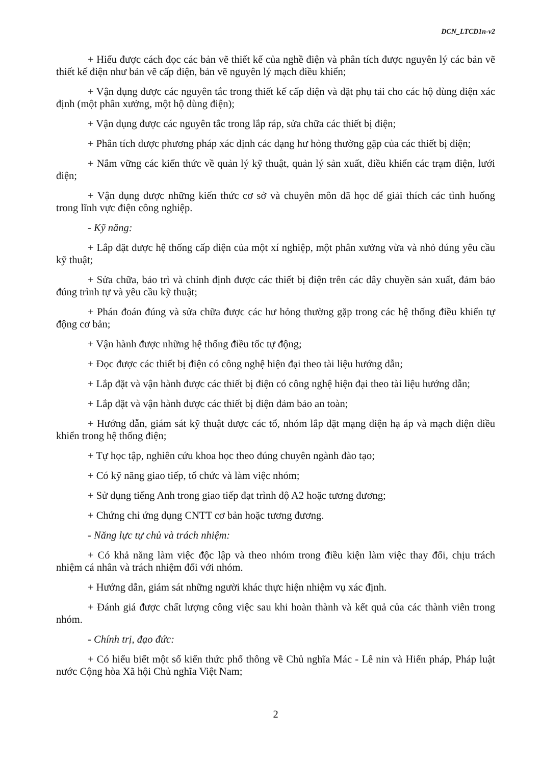DCN_LTCD1n-v2
+ Hiểu được cách đọc các bản vẽ thiết kế của nghề điện và phân tích được nguyên lý các bản vẽ thiết kế điện như bản vẽ cấp điện, bản vẽ nguyên lý mạch điều khiển;
+ Vận dụng được các nguyên tắc trong thiết kế cấp điện và đặt phụ tải cho các hộ dùng điện xác định (một phân xưởng, một hộ dùng điện);
+ Vận dụng được các nguyên tắc trong lắp ráp, sửa chữa các thiết bị điện;
+ Phân tích được phương pháp xác định các dạng hư hỏng thường gặp của các thiết bị điện;
+ Nắm vững các kiến thức về quản lý kỹ thuật, quản lý sản xuất, điều khiển các trạm điện, lưới điện;
+ Vận dụng được những kiến thức cơ sở và chuyên môn đã học để giải thích các tình huống trong lĩnh vực điện công nghiệp.
- Kỹ năng:
+ Lắp đặt được hệ thống cấp điện của một xí nghiệp, một phân xưởng vừa và nhỏ đúng yêu cầu kỹ thuật;
+ Sửa chữa, bảo trì và chỉnh định được các thiết bị điện trên các dây chuyền sản xuất, đảm bảo đúng trình tự và yêu cầu kỹ thuật;
+ Phán đoán đúng và sửa chữa được các hư hỏng thường gặp trong các hệ thống điều khiển tự động cơ bản;
+ Vận hành được những hệ thống điều tốc tự động;
+ Đọc được các thiết bị điện có công nghệ hiện đại theo tài liệu hướng dẫn;
+ Lắp đặt và vận hành được các thiết bị điện có công nghệ hiện đại theo tài liệu hướng dẫn;
+ Lắp đặt và vận hành được các thiết bị điện đảm bảo an toàn;
+ Hướng dẫn, giám sát kỹ thuật được các tổ, nhóm lắp đặt mạng điện hạ áp và mạch điện điều khiển trong hệ thống điện;
+ Tự học tập, nghiên cứu khoa học theo đúng chuyên ngành đào tạo;
+ Có kỹ năng giao tiếp, tổ chức và làm việc nhóm;
+ Sử dụng tiếng Anh trong giao tiếp đạt trình độ A2 hoặc tương đương;
+ Chứng chỉ ứng dụng CNTT cơ bản hoặc tương đương.
- Năng lực tự chủ và trách nhiệm:
+ Có khả năng làm việc độc lập và theo nhóm trong điều kiện làm việc thay đổi, chịu trách nhiệm cá nhân và trách nhiệm đối với nhóm.
+ Hướng dẫn, giám sát những người khác thực hiện nhiệm vụ xác định.
+ Đánh giá được chất lượng công việc sau khi hoàn thành và kết quả của các thành viên trong nhóm.
- Chính trị, đạo đức:
+ Có hiểu biết một số kiến thức phổ thông về Chủ nghĩa Mác - Lê nin và Hiến pháp, Pháp luật nước Cộng hòa Xã hội Chủ nghĩa Việt Nam;
2